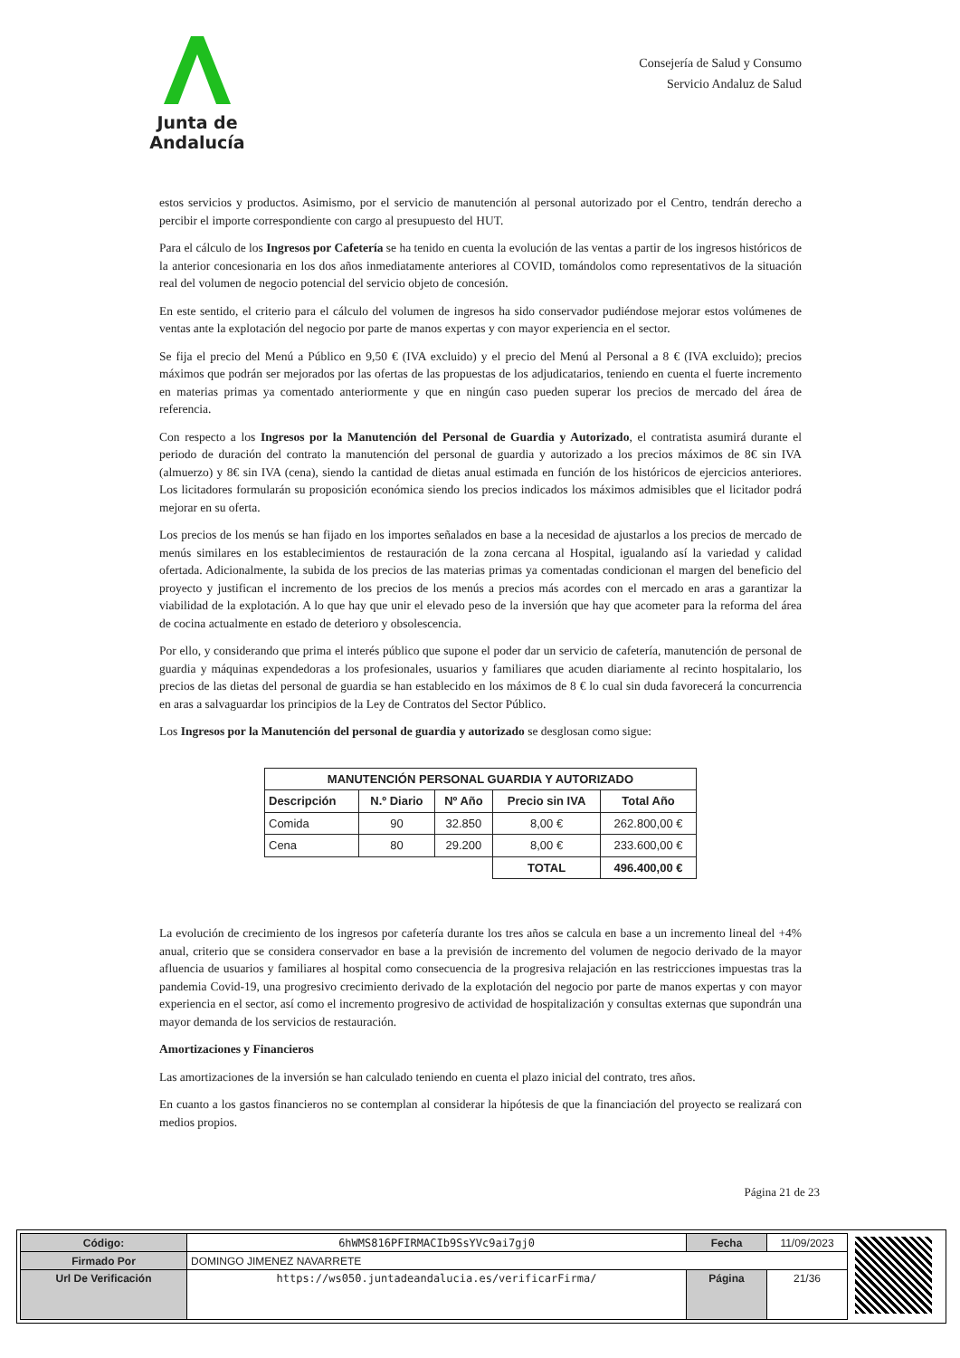Junta de Andalucía
Consejería de Salud y Consumo
Servicio Andaluz de Salud
estos servicios y productos. Asimismo, por el servicio de manutención al personal autorizado por el Centro, tendrán derecho a percibir el importe correspondiente con cargo al presupuesto del HUT.
Para el cálculo de los Ingresos por Cafetería se ha tenido en cuenta la evolución de las ventas a partir de los ingresos históricos de la anterior concesionaria en los dos años inmediatamente anteriores al COVID, tomándolos como representativos de la situación real del volumen de negocio potencial del servicio objeto de concesión.
En este sentido, el criterio para el cálculo del volumen de ingresos ha sido conservador pudiéndose mejorar estos volúmenes de ventas ante la explotación del negocio por parte de manos expertas y con mayor experiencia en el sector.
Se fija el precio del Menú a Público en 9,50 € (IVA excluido) y el precio del Menú al Personal a 8 € (IVA excluido); precios máximos que podrán ser mejorados por las ofertas de las propuestas de los adjudicatarios, teniendo en cuenta el fuerte incremento en materias primas ya comentado anteriormente y que en ningún caso pueden superar los precios de mercado del área de referencia.
Con respecto a los Ingresos por la Manutención del Personal de Guardia y Autorizado, el contratista asumirá durante el periodo de duración del contrato la manutención del personal de guardia y autorizado a los precios máximos de 8€ sin IVA (almuerzo) y 8€ sin IVA (cena), siendo la cantidad de dietas anual estimada en función de los históricos de ejercicios anteriores. Los licitadores formularán su proposición económica siendo los precios indicados los máximos admisibles que el licitador podrá mejorar en su oferta.
Los precios de los menús se han fijado en los importes señalados en base a la necesidad de ajustarlos a los precios de mercado de menús similares en los establecimientos de restauración de la zona cercana al Hospital, igualando así la variedad y calidad ofertada. Adicionalmente, la subida de los precios de las materias primas ya comentadas condicionan el margen del beneficio del proyecto y justifican el incremento de los precios de los menús a precios más acordes con el mercado en aras a garantizar la viabilidad de la explotación. A lo que hay que unir el elevado peso de la inversión que hay que acometer para la reforma del área de cocina actualmente en estado de deterioro y obsolescencia.
Por ello, y considerando que prima el interés público que supone el poder dar un servicio de cafetería, manutención de personal de guardia y máquinas expendedoras a los profesionales, usuarios y familiares que acuden diariamente al recinto hospitalario, los precios de las dietas del personal de guardia se han establecido en los máximos de 8 € lo cual sin duda favorecerá la concurrencia en aras a salvaguardar los principios de la Ley de Contratos del Sector Público.
Los Ingresos por la Manutención del personal de guardia y autorizado se desglosan como sigue:
| MANUTENCIÓN PERSONAL GUARDIA Y AUTORIZADO | | | | |
| --- | --- | --- | --- | --- |
| Descripción | N.º Diario | Nº Año | Precio sin IVA | Total Año |
| Comida | 90 | 32.850 | 8,00 € | 262.800,00 € |
| Cena | 80 | 29.200 | 8,00 € | 233.600,00 € |
| | | | TOTAL | 496.400,00 € |
La evolución de crecimiento de los ingresos por cafetería durante los tres años se calcula en base a un incremento lineal del +4% anual, criterio que se considera conservador en base a la previsión de incremento del volumen de negocio derivado de la mayor afluencia de usuarios y familiares al hospital como consecuencia de la progresiva relajación en las restricciones impuestas tras la pandemia Covid-19, una progresivo crecimiento derivado de la explotación del negocio por parte de manos expertas y con mayor experiencia en el sector, así como el incremento progresivo de actividad de hospitalización y consultas externas que supondrán una mayor demanda de los servicios de restauración.
Amortizaciones y Financieros
Las amortizaciones de la inversión se han calculado teniendo en cuenta el plazo inicial del contrato, tres años.
En cuanto a los gastos financieros no se contemplan al considerar la hipótesis de que la financiación del proyecto se realizará con medios propios.
Página 21 de 23
| Código: | 6hWMS816PFIRMACIb9SsYVc9ai7gj0 | Fecha | 11/09/2023 |
| Firmado Por | DOMINGO JIMENEZ NAVARRETE | | |
| Url De Verificación | https://ws050.juntadeandalucia.es/verificarFirma/ | Página | 21/36 |